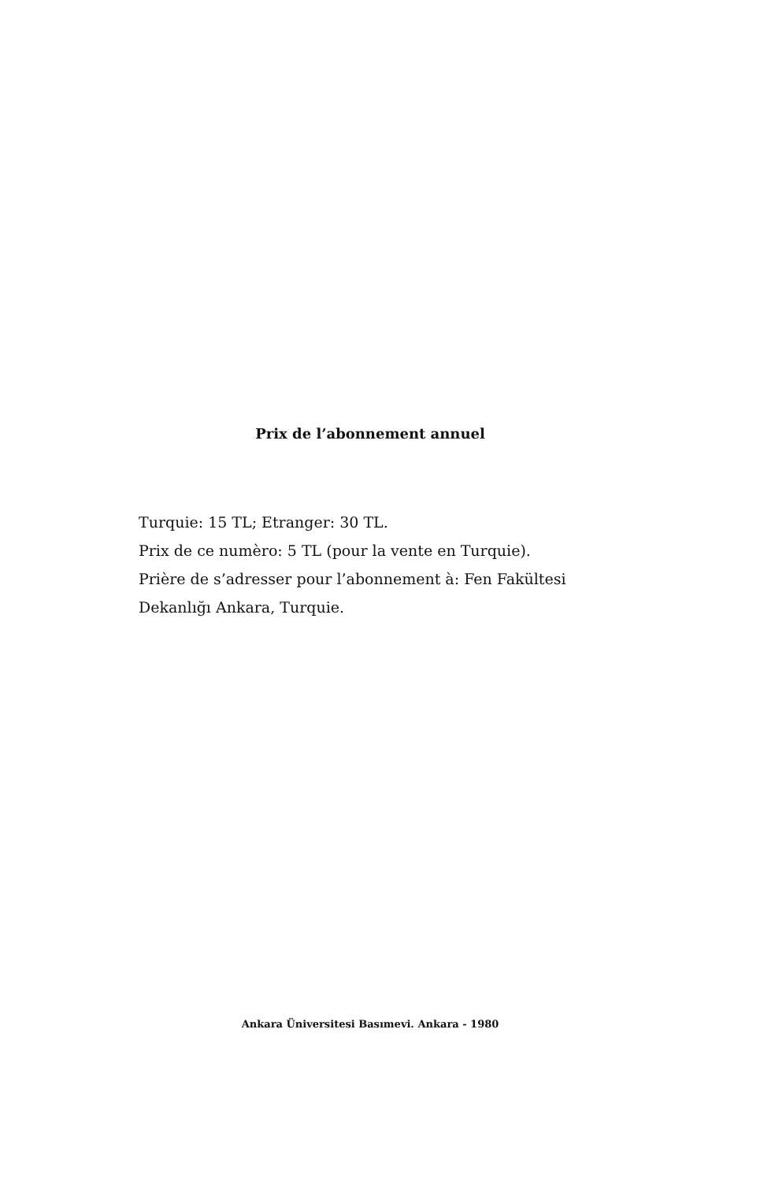Prix de l’abonnement annuel
Turquie: 15 TL; Etranger: 30 TL.
Prix de ce numèro: 5 TL (pour la vente en Turquie).
Prière de s’adresser pour l’abonnement à: Fen Fakültesi
Dekanlığı Ankara, Turquie.
Ankara Üniversitesi Basımevi. Ankara - 1980